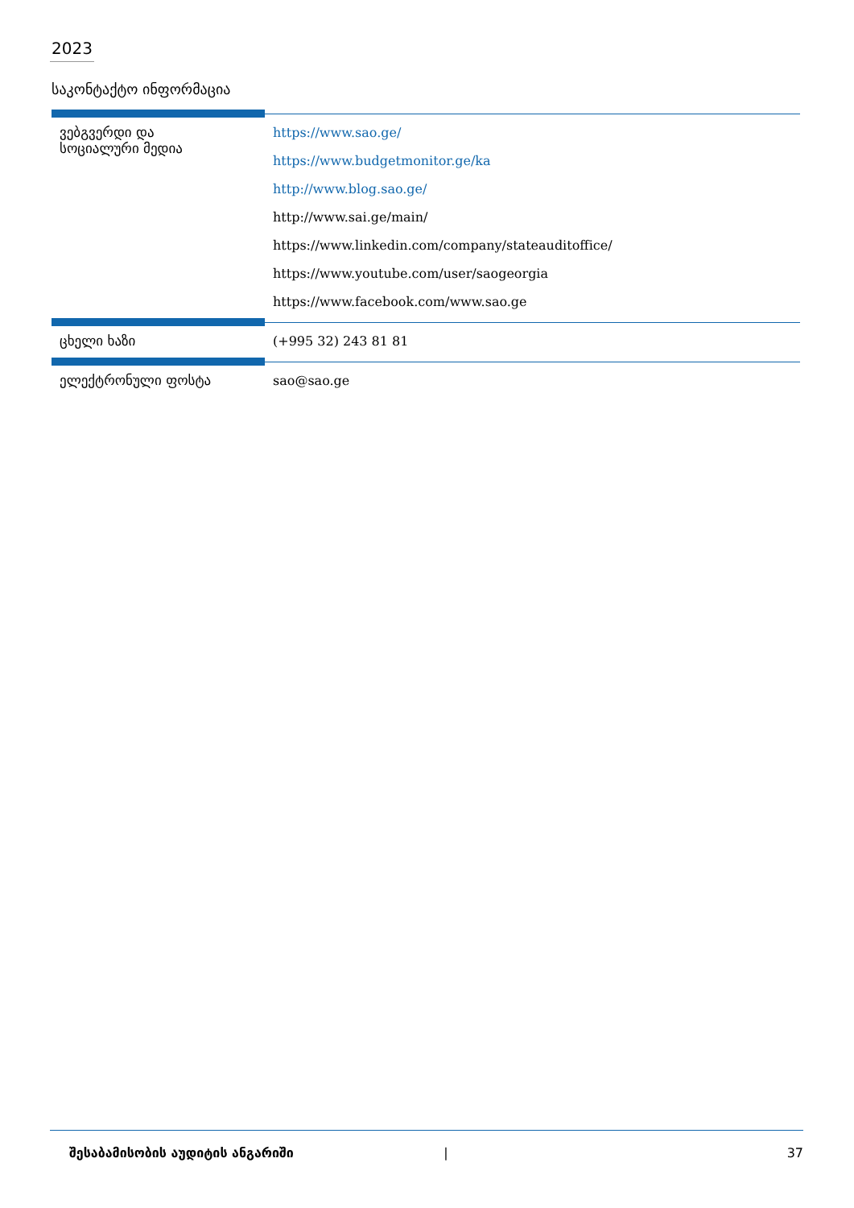2023
საკონტაქტო ინფორმაცია
| ვებგვერდი და სოციალური მედია | https://www.sao.ge/ https://www.budgetmonitor.ge/ka http://www.blog.sao.ge/ http://www.sai.ge/main/ https://www.linkedin.com/company/stateauditoffice/ https://www.youtube.com/user/saogeorgia https://www.facebook.com/www.sao.ge |
| ცხელი ხაზი | (+995 32) 243 81 81 |
| ელექტრონული ფოსტა | sao@sao.ge |
შესაბამისობის აუდიტის ანგარიში | 37